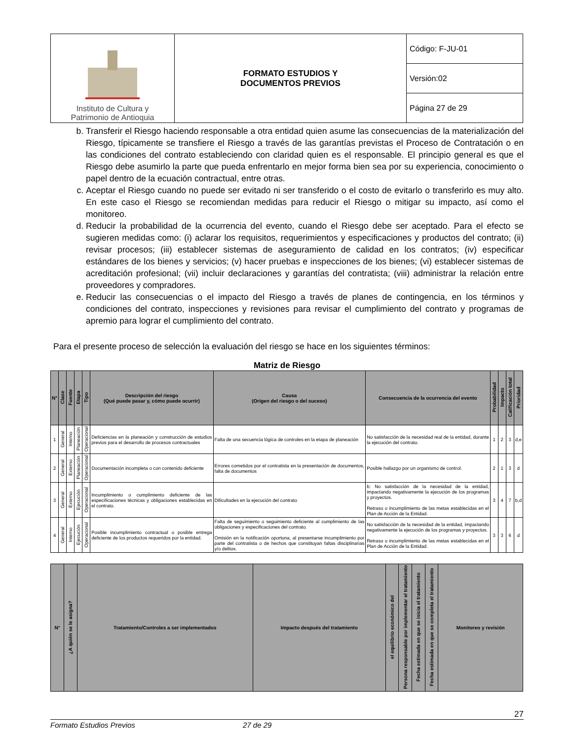| Instituto de Cultura y Patrimonio de Antioquia | FORMATO ESTUDIOS Y DOCUMENTOS PREVIOS | Código: F-JU-01 |
| | | Versión:02 |
| | | Página 27 de 29 |
b. Transferir el Riesgo haciendo responsable a otra entidad quien asume las consecuencias de la materialización del Riesgo, típicamente se transfiere el Riesgo a través de las garantías previstas el Proceso de Contratación o en las condiciones del contrato estableciendo con claridad quien es el responsable. El principio general es que el Riesgo debe asumirlo la parte que pueda enfrentarlo en mejor forma bien sea por su experiencia, conocimiento o papel dentro de la ecuación contractual, entre otras.
c. Aceptar el Riesgo cuando no puede ser evitado ni ser transferido o el costo de evitarlo o transferirlo es muy alto. En este caso el Riesgo se recomiendan medidas para reducir el Riesgo o mitigar su impacto, así como el monitoreo.
d. Reducir la probabilidad de la ocurrencia del evento, cuando el Riesgo debe ser aceptado. Para el efecto se sugieren medidas como: (i) aclarar los requisitos, requerimientos y especificaciones y productos del contrato; (ii) revisar procesos; (iii) establecer sistemas de aseguramiento de calidad en los contratos; (iv) especificar estándares de los bienes y servicios; (v) hacer pruebas e inspecciones de los bienes; (vi) establecer sistemas de acreditación profesional; (vii) incluir declaraciones y garantías del contratista; (viii) administrar la relación entre proveedores y compradores.
e. Reducir las consecuencias o el impacto del Riesgo a través de planes de contingencia, en los términos y condiciones del contrato, inspecciones y revisiones para revisar el cumplimiento del contrato y programas de apremio para lograr el cumplimiento del contrato.
Para el presente proceso de selección la evaluación del riesgo se hace en los siguientes términos:
Matriz de Riesgo
| N° | Clase | Fuente | Etapa | Tipo | Descripción del riesgo (Qué puede pasar y, cómo puede ocurrir) | Causa (Origen del riesgo o del suceso) | Consecuencia de la ocurrencia del evento | Probabilidad | Impacto | Calificación total | Prioridad |
| --- | --- | --- | --- | --- | --- | --- | --- | --- | --- | --- | --- |
| 1 | General | Interno | Planeación | Operacional | Deficiencias en la planeación y construcción de estudios previos para el desarrollo de procesos contractuales | Falta de una secuencia lógica de controles en la etapa de planeación | No satisfacción de la necesidad real de la entidad, durante la ejecución del contrato. | 1 | 2 | 3 | d,e |
| 2 | General | Externo | Planeación | Operacional | Documentación incompleta o con contenido deficiente | Errores cometidos por el contratista en la presentación de documentos, falta de documentos | Posible hallazgo por un organismo de control. | 2 | 1 | 3 | d |
| 3 | General | Externo | Ejecución | Operacional | Incumplimiento o cumplimiento deficiente de las especificaciones técnicas y obligaciones establecidas en el contrato. | Dificultades en la ejecución del contrato | b: No satisfacción de la necesidad de la entidad, impactando negativamente la ejecución de los programas y proyectos. Retraso o incumplimiento de las metas establecidas en el Plan de Acción de la Entidad. | 3 | 4 | 7 | b,d |
| 4 | General | Interno | Ejecución | Operacional | Posible incumplimiento contractual o posible entrega deficiente de los productos requeridos por la entidad. | Falta de seguimiento o seguimiento deficiente al cumplimiento de las obligaciones y especificaciones del contrato. Omisión en la notificación oportuna, al presentarse incumplimiento por parte del contratista o de hechos que constituyan faltas disciplinarias y/o delitos. | No satisfacción de la necesidad de la entidad, impactando negativamente la ejecución de los programas y proyectos. Retraso o incumplimiento de las metas establecidas en el Plan de Acción de la Entidad. | 3 | 3 | 6 | d |
| N° | ¿A quién se le asigna? | Tratamiento/Controles a ser implementados | Impacto después del tratamiento | el equilibrio económico del | Persona responsable por implementar el tratamiento | Fecha estimada en que se inicia el tratamiento | Fecha estimada en que se completa el tratamiento | Monitoreo y revisión |
| --- | --- | --- | --- | --- | --- | --- | --- | --- |
27
Formato Estudios Previos 27 de 29